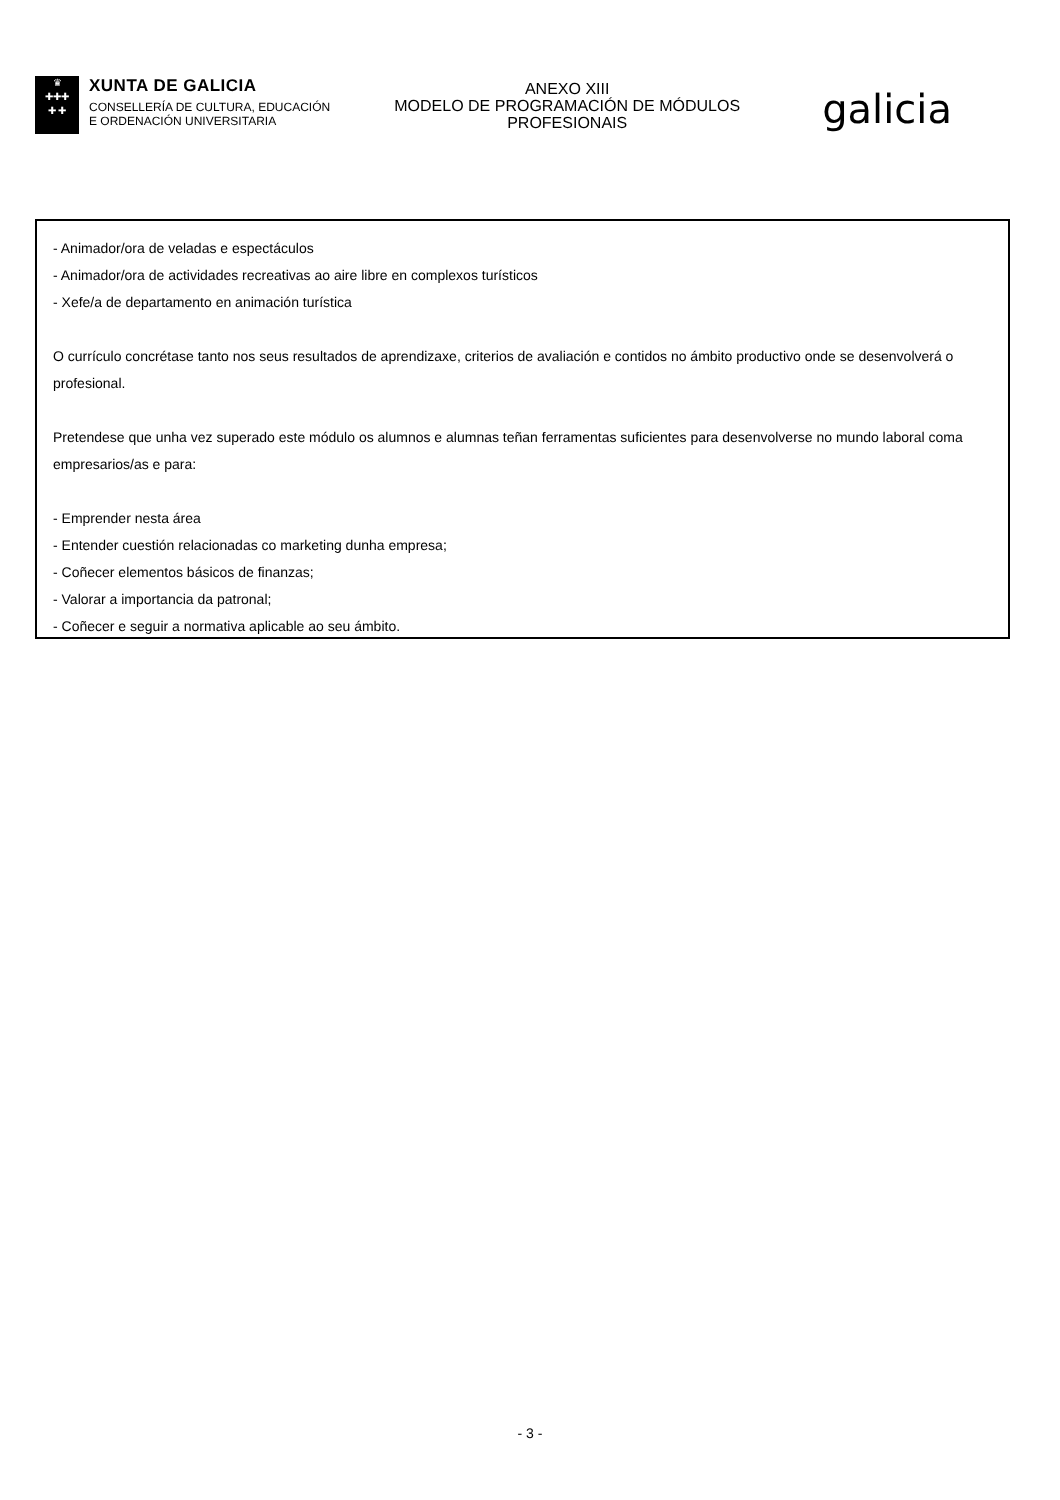♛
✚✚✚
✚ ✚
XUNTA DE GALICIA
CONSELLERÍA DE CULTURA, EDUCACIÓN
E ORDENACIÓN UNIVERSITARIA
ANEXO XIII
MODELO DE PROGRAMACIÓN DE MÓDULOS PROFESIONAIS
galicia
- Animador/ora de veladas e espectáculos
- Animador/ora de actividades recreativas ao aire libre en complexos turísticos
- Xefe/a de departamento en animación turística
O currículo concrétase tanto nos seus resultados de aprendizaxe, criterios de avaliación e contidos no ámbito productivo onde se desenvolverá o profesional.
Pretendese que unha vez superado este módulo os alumnos e alumnas teñan ferramentas suficientes para desenvolverse no mundo laboral coma empresarios/as e para:
- Emprender nesta área
- Entender cuestión relacionadas co marketing dunha empresa;
- Coñecer elementos básicos de finanzas;
- Valorar a importancia da patronal;
- Coñecer e seguir a normativa aplicable ao seu ámbito.
- 3 -